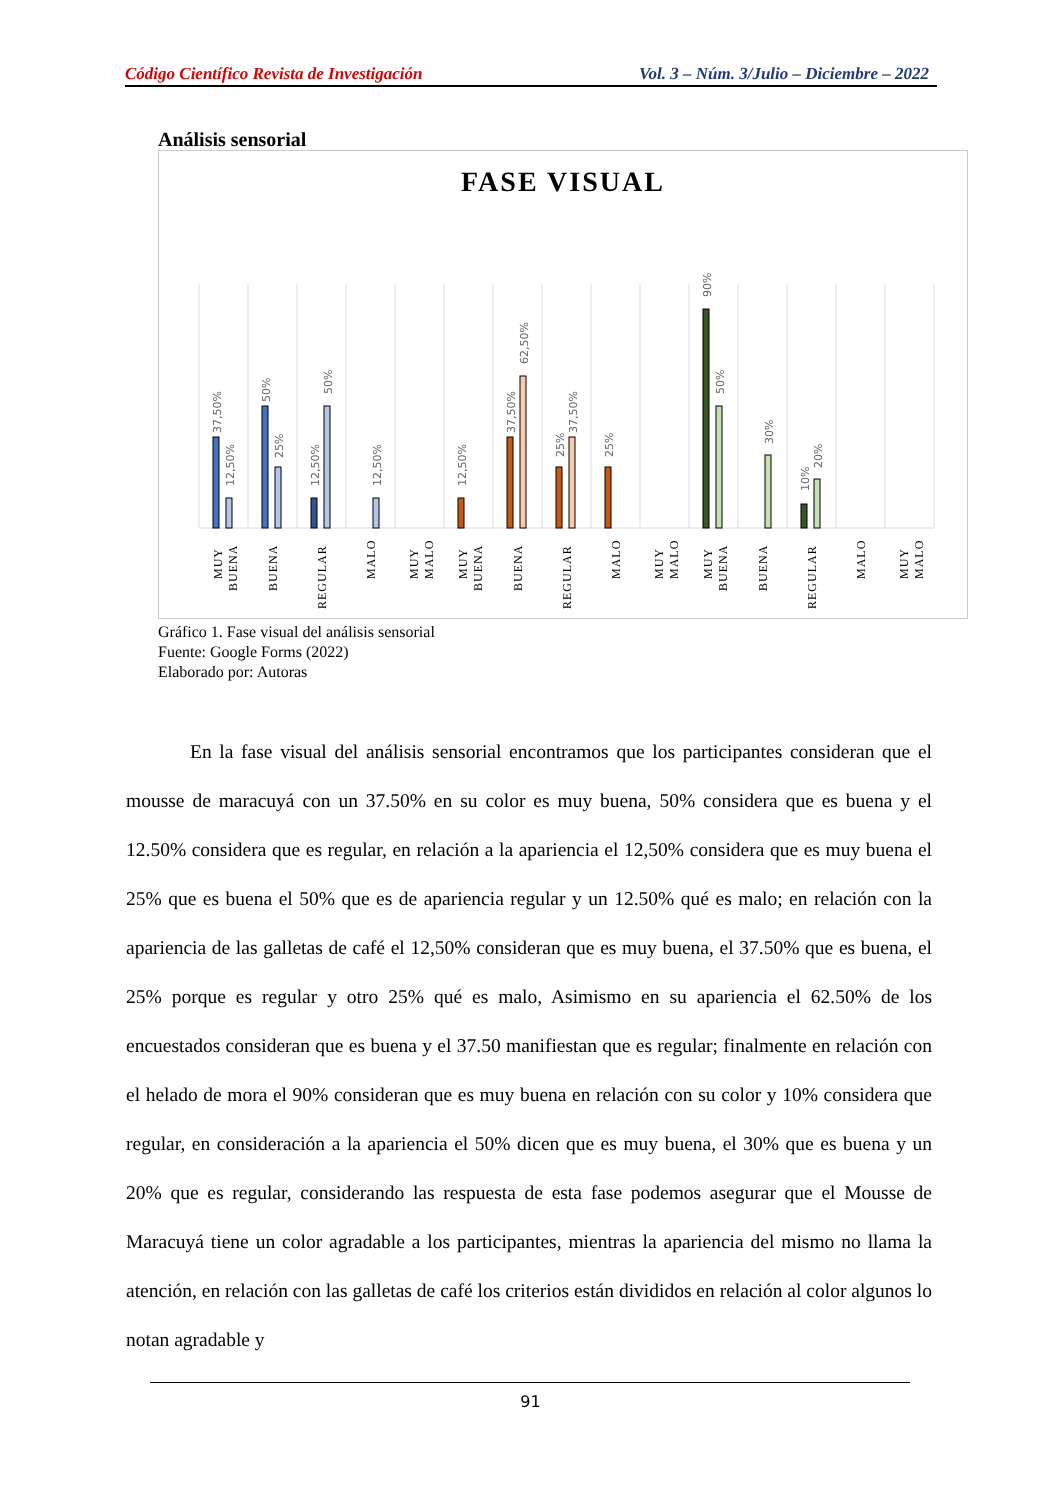Código Científico Revista de Investigación Vol. 3 – Núm. 3/Julio – Diciembre – 2022
Análisis sensorial
FASE VISUAL
37,50%
12,50%
50%
25%
12,50%
50%
12,50%
12,50%
37,50%
62,50%
25%
37,50%
25%
90%
50%
30%
10%
20%
MUY
BUENA
BUENA
REGULAR
MALO
MUY
MALO
MUY
BUENA
BUENA
REGULAR
MALO
MUY
MALO
MUY
BUENA
BUENA
REGULAR
MALO
MUY
MALO
Gráfico 1. Fase visual del análisis sensorial
Fuente: Google Forms (2022)
Elaborado por: Autoras
En la fase visual del análisis sensorial encontramos que los participantes consideran que el mousse de maracuyá con un 37.50% en su color es muy buena, 50% considera que es buena y el 12.50% considera que es regular, en relación a la apariencia el 12,50% considera que es muy buena el 25% que es buena el 50% que es de apariencia regular y un 12.50% qué es malo; en relación con la apariencia de las galletas de café el 12,50% consideran que es muy buena, el 37.50% que es buena, el 25% porque es regular y otro 25% qué es malo, Asimismo en su apariencia el 62.50% de los encuestados consideran que es buena y el 37.50 manifiestan que es regular; finalmente en relación con el helado de mora el 90% consideran que es muy buena en relación con su color y 10% considera que regular, en consideración a la apariencia el 50% dicen que es muy buena, el 30% que es buena y un 20% que es regular, considerando las respuesta de esta fase podemos asegurar que el Mousse de Maracuyá tiene un color agradable a los participantes, mientras la apariencia del mismo no llama la atención, en relación con las galletas de café los criterios están divididos en relación al color algunos lo notan agradable y
91